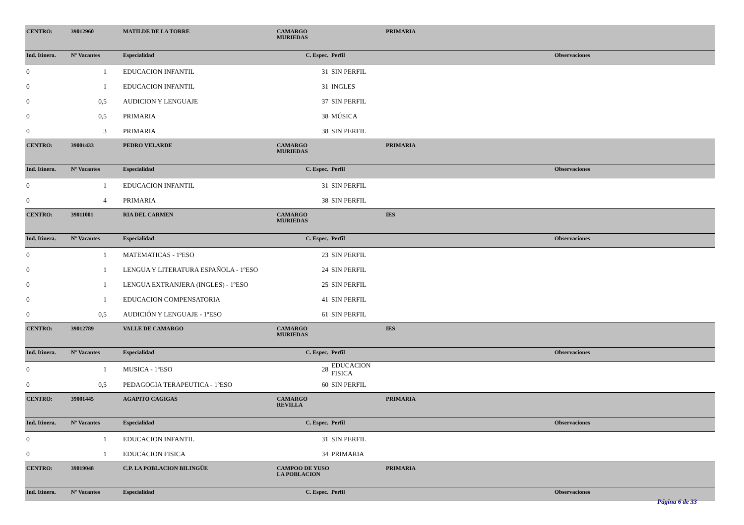| CENTRO: | 39012960 | MATILDE DE LA TORRE | CAMARGO MURIEDAS | | PRIMARIA | |
| Ind. Itinera. | Nº Vacantes | Especialidad | C. Espec. | Perfil | | Observaciones |
| 0 | 1 | EDUCACION INFANTIL | 31 | SIN PERFIL | | |
| 0 | 1 | EDUCACION INFANTIL | 31 | INGLES | | |
| 0 | 0,5 | AUDICION Y LENGUAJE | 37 | SIN PERFIL | | |
| 0 | 0,5 | PRIMARIA | 38 | MÚSICA | | |
| 0 | 3 | PRIMARIA | 38 | SIN PERFIL | | |
| CENTRO: | 39001433 | PEDRO VELARDE | CAMARGO MURIEDAS | | PRIMARIA | |
| Ind. Itinera. | Nº Vacantes | Especialidad | C. Espec. | Perfil | | Observaciones |
| 0 | 1 | EDUCACION INFANTIL | 31 | SIN PERFIL | | |
| 0 | 4 | PRIMARIA | 38 | SIN PERFIL | | |
| CENTRO: | 39011001 | RIA DEL CARMEN | CAMARGO MURIEDAS | | IES | |
| Ind. Itinera. | Nº Vacantes | Especialidad | C. Espec. | Perfil | | Observaciones |
| 0 | 1 | MATEMATICAS - 1ºESO | 23 | SIN PERFIL | | |
| 0 | 1 | LENGUA Y LITERATURA ESPAÑOLA - 1ºESO | 24 | SIN PERFIL | | |
| 0 | 1 | LENGUA EXTRANJERA (INGLES) - 1ºESO | 25 | SIN PERFIL | | |
| 0 | 1 | EDUCACION COMPENSATORIA | 41 | SIN PERFIL | | |
| 0 | 0,5 | AUDICIÓN Y LENGUAJE - 1ºESO | 61 | SIN PERFIL | | |
| CENTRO: | 39012789 | VALLE DE CAMARGO | CAMARGO MURIEDAS | | IES | |
| Ind. Itinera. | Nº Vacantes | Especialidad | C. Espec. | Perfil | | Observaciones |
| 0 | 1 | MUSICA - 1ºESO | 28 | EDUCACION FISICA | | |
| 0 | 0,5 | PEDAGOGIA TERAPEUTICA - 1ºESO | 60 | SIN PERFIL | | |
| CENTRO: | 39001445 | AGAPITO CAGIGAS | CAMARGO REVILLA | | PRIMARIA | |
| Ind. Itinera. | Nº Vacantes | Especialidad | C. Espec. | Perfil | | Observaciones |
| 0 | 1 | EDUCACION INFANTIL | 31 | SIN PERFIL | | |
| 0 | 1 | EDUCACION FISICA | 34 | PRIMARIA | | |
| CENTRO: | 39019048 | C.P. LA POBLACION BILINGÜE | CAMPOO DE YUSO LA POBLACION | | PRIMARIA | |
| Ind. Itinera. | Nº Vacantes | Especialidad | C. Espec. | Perfil | | Observaciones |
Página 6 de 33